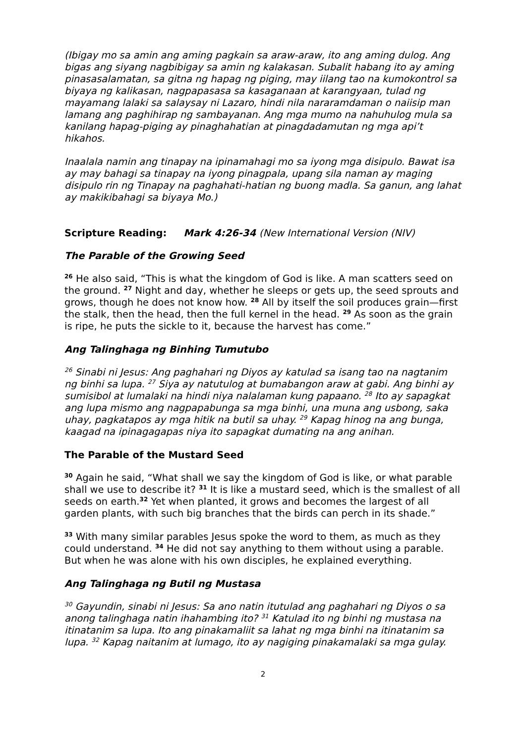(Ibigay mo sa amin ang aming pagkain sa araw-araw, ito ang aming dulog. Ang bigas ang siyang nagbibigay sa amin ng kalakasan. Subalit habang ito ay aming pinasasalamatan, sa gitna ng hapag ng piging, may iilang tao na kumokontrol sa biyaya ng kalikasan, nagpapasasa sa kasaganaan at karangyaan, tulad ng mayamang lalaki sa salaysay ni Lazaro, hindi nila nararamdaman o naiisip man lamang ang paghihirap ng sambayanan. Ang mga mumo na nahuhulog mula sa kanilang hapag-piging ay pinaghahatian at pinagdadamutan ng mga api’t hikahos.
Inaalala namin ang tinapay na ipinamahagi mo sa iyong mga disipulo. Bawat isa ay may bahagi sa tinapay na iyong pinagpala, upang sila naman ay maging disipulo rin ng Tinapay na paghahati-hatian ng buong madla. Sa ganun, ang lahat ay makikibahagi sa biyaya Mo.)
Scripture Reading: Mark 4:26-34 (New International Version (NIV)
The Parable of the Growing Seed
<sup>26</sup> He also said, “This is what the kingdom of God is like. A man scatters seed on the ground. <sup>27</sup> Night and day, whether he sleeps or gets up, the seed sprouts and grows, though he does not know how. <sup>28</sup> All by itself the soil produces grain—first the stalk, then the head, then the full kernel in the head. <sup>29</sup> As soon as the grain is ripe, he puts the sickle to it, because the harvest has come.”
Ang Talinghaga ng Binhing Tumutubo
<sup>26</sup> Sinabi ni Jesus: Ang paghahari ng Diyos ay katulad sa isang tao na nagtanim ng binhi sa lupa. <sup>27</sup> Siya ay natutulog at bumabangon araw at gabi. Ang binhi ay sumisibol at lumalaki na hindi niya nalalaman kung papaano. <sup>28</sup> Ito ay sapagkat ang lupa mismo ang nagpapabunga sa mga binhi, una muna ang usbong, saka uhay, pagkatapos ay mga hitik na butil sa uhay. <sup>29</sup> Kapag hinog na ang bunga, kaagad na ipinagagapas niya ito sapagkat dumating na ang anihan.
The Parable of the Mustard Seed
<sup>30</sup> Again he said, “What shall we say the kingdom of God is like, or what parable shall we use to describe it? <sup>31</sup> It is like a mustard seed, which is the smallest of all seeds on earth.<sup>32</sup> Yet when planted, it grows and becomes the largest of all garden plants, with such big branches that the birds can perch in its shade.”
<sup>33</sup> With many similar parables Jesus spoke the word to them, as much as they could understand. <sup>34</sup> He did not say anything to them without using a parable. But when he was alone with his own disciples, he explained everything.
Ang Talinghaga ng Butil ng Mustasa
<sup>30</sup> Gayundin, sinabi ni Jesus: Sa ano natin itutulad ang paghahari ng Diyos o sa anong talinghaga natin ihahambing ito? <sup>31</sup> Katulad ito ng binhi ng mustasa na itinatanim sa lupa. Ito ang pinakamaliit sa lahat ng mga binhi na itinatanim sa lupa. <sup>32</sup> Kapag naitanim at lumago, ito ay nagiging pinakamalaki sa mga gulay.
2